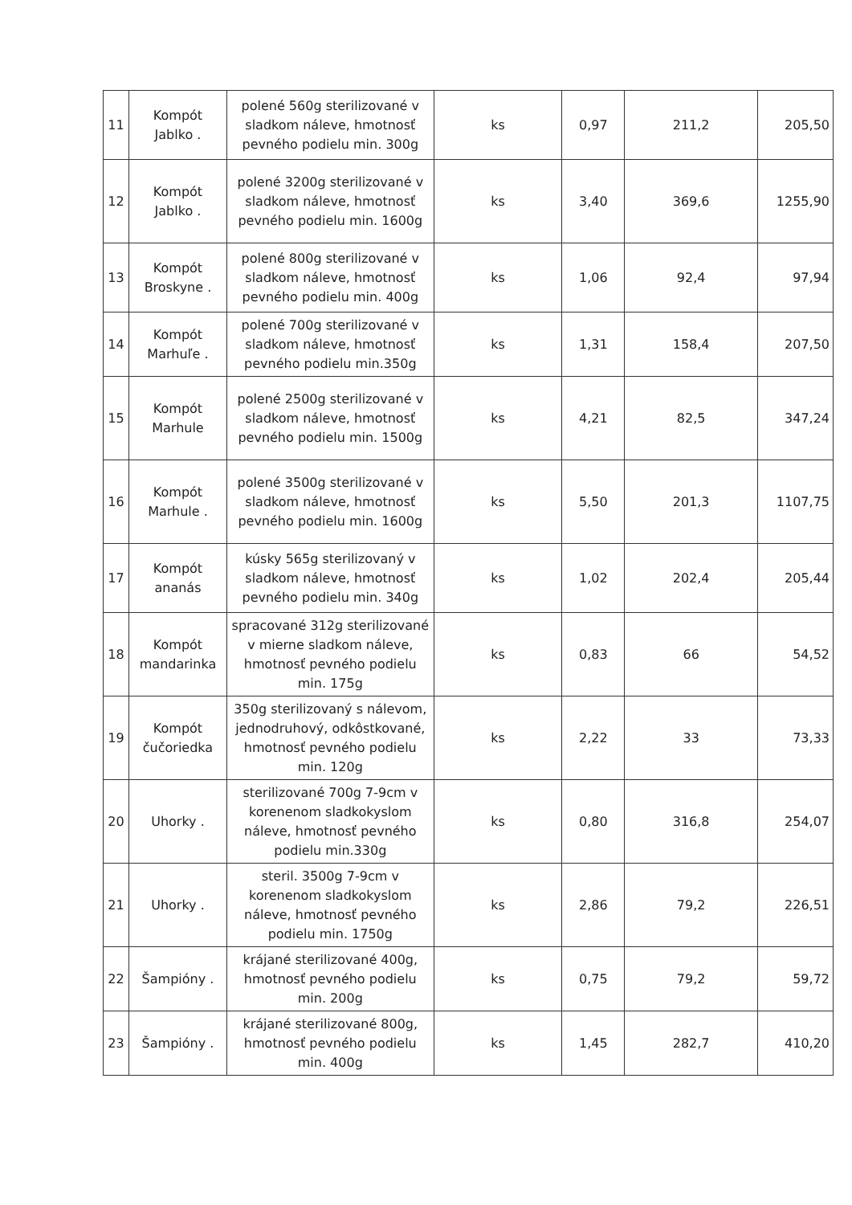| 11 | Kompót Jablko . | polené 560g sterilizované v sladkom náleve, hmotnosť pevného podielu min. 300g | ks | 0,97 | 211,2 | 205,50 |
| 12 | Kompót Jablko . | polené 3200g sterilizované v sladkom náleve, hmotnosť pevného podielu min. 1600g | ks | 3,40 | 369,6 | 1255,90 |
| 13 | Kompót Broskyne . | polené 800g sterilizované v sladkom náleve, hmotnosť pevného podielu min. 400g | ks | 1,06 | 92,4 | 97,94 |
| 14 | Kompót Marhuľe . | polené 700g sterilizované v sladkom náleve, hmotnosť pevného podielu min.350g | ks | 1,31 | 158,4 | 207,50 |
| 15 | Kompót Marhule | polené 2500g sterilizované v sladkom náleve, hmotnosť pevného podielu min. 1500g | ks | 4,21 | 82,5 | 347,24 |
| 16 | Kompót Marhule . | polené 3500g sterilizované v sladkom náleve, hmotnosť pevného podielu min. 1600g | ks | 5,50 | 201,3 | 1107,75 |
| 17 | Kompót ananás | kúsky 565g sterilizovaný v sladkom náleve, hmotnosť pevného podielu min. 340g | ks | 1,02 | 202,4 | 205,44 |
| 18 | Kompót mandarinka | spracované 312g sterilizované v mierne sladkom náleve, hmotnosť pevného podielu min. 175g | ks | 0,83 | 66 | 54,52 |
| 19 | Kompót čučoriedka | 350g sterilizovaný s nálevom, jednodruhový, odkôstkované, hmotnosť pevného podielu min. 120g | ks | 2,22 | 33 | 73,33 |
| 20 | Uhorky . | sterilizované 700g 7-9cm v korenenom sladkokyslom náleve, hmotnosť pevného podielu min.330g | ks | 0,80 | 316,8 | 254,07 |
| 21 | Uhorky . | steril. 3500g 7-9cm v korenenom sladkokyslom náleve, hmotnosť pevného podielu min. 1750g | ks | 2,86 | 79,2 | 226,51 |
| 22 | Šampióny . | krájané sterilizované 400g, hmotnosť pevného podielu min. 200g | ks | 0,75 | 79,2 | 59,72 |
| 23 | Šampióny . | krájané sterilizované 800g, hmotnosť pevného podielu min. 400g | ks | 1,45 | 282,7 | 410,20 |